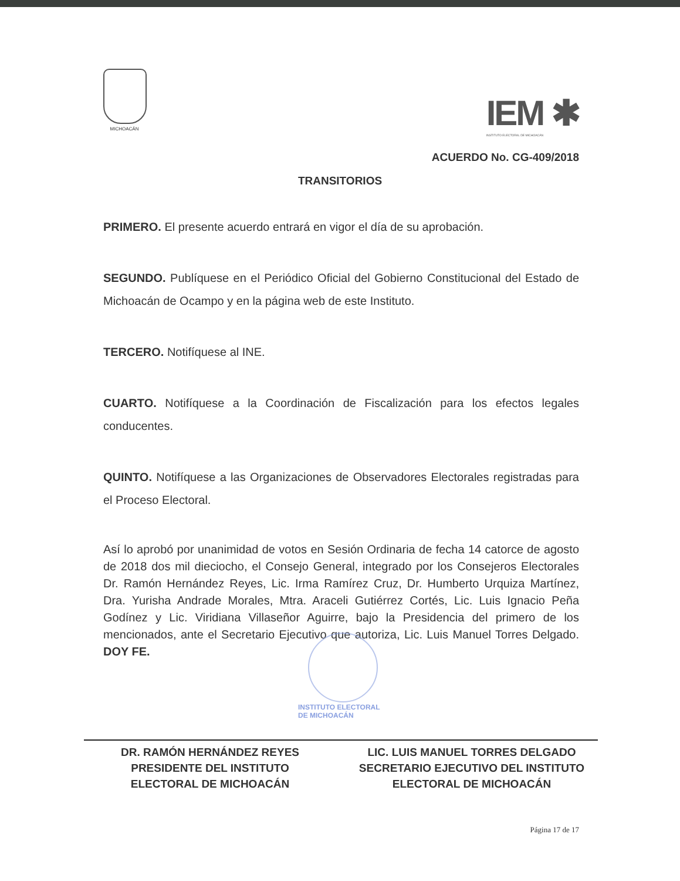MICHOACÁN
IEM ✱
INSTITUTO ELECTORAL DE MICHOACÁN
ACUERDO No. CG-409/2018
TRANSITORIOS
PRIMERO. El presente acuerdo entrará en vigor el día de su aprobación.
SEGUNDO. Publíquese en el Periódico Oficial del Gobierno Constitucional del Estado de Michoacán de Ocampo y en la página web de este Instituto.
TERCERO. Notifíquese al INE.
CUARTO. Notifíquese a la Coordinación de Fiscalización para los efectos legales conducentes.
QUINTO. Notifíquese a las Organizaciones de Observadores Electorales registradas para el Proceso Electoral.
Así lo aprobó por unanimidad de votos en Sesión Ordinaria de fecha 14 catorce de agosto de 2018 dos mil dieciocho, el Consejo General, integrado por los Consejeros Electorales Dr. Ramón Hernández Reyes, Lic. Irma Ramírez Cruz, Dr. Humberto Urquiza Martínez, Dra. Yurisha Andrade Morales, Mtra. Araceli Gutiérrez Cortés, Lic. Luis Ignacio Peña Godínez y Lic. Viridiana Villaseñor Aguirre, bajo la Presidencia del primero de los mencionados, ante el Secretario Ejecutivo que autoriza, Lic. Luis Manuel Torres Delgado. DOY FE.
INSTITUTO ELECTORAL
DE MICHOACÁN
DR. RAMÓN HERNÁNDEZ REYES
PRESIDENTE DEL INSTITUTO
ELECTORAL DE MICHOACÁN
LIC. LUIS MANUEL TORRES DELGADO
SECRETARIO EJECUTIVO DEL INSTITUTO
ELECTORAL DE MICHOACÁN
Página 17 de 17